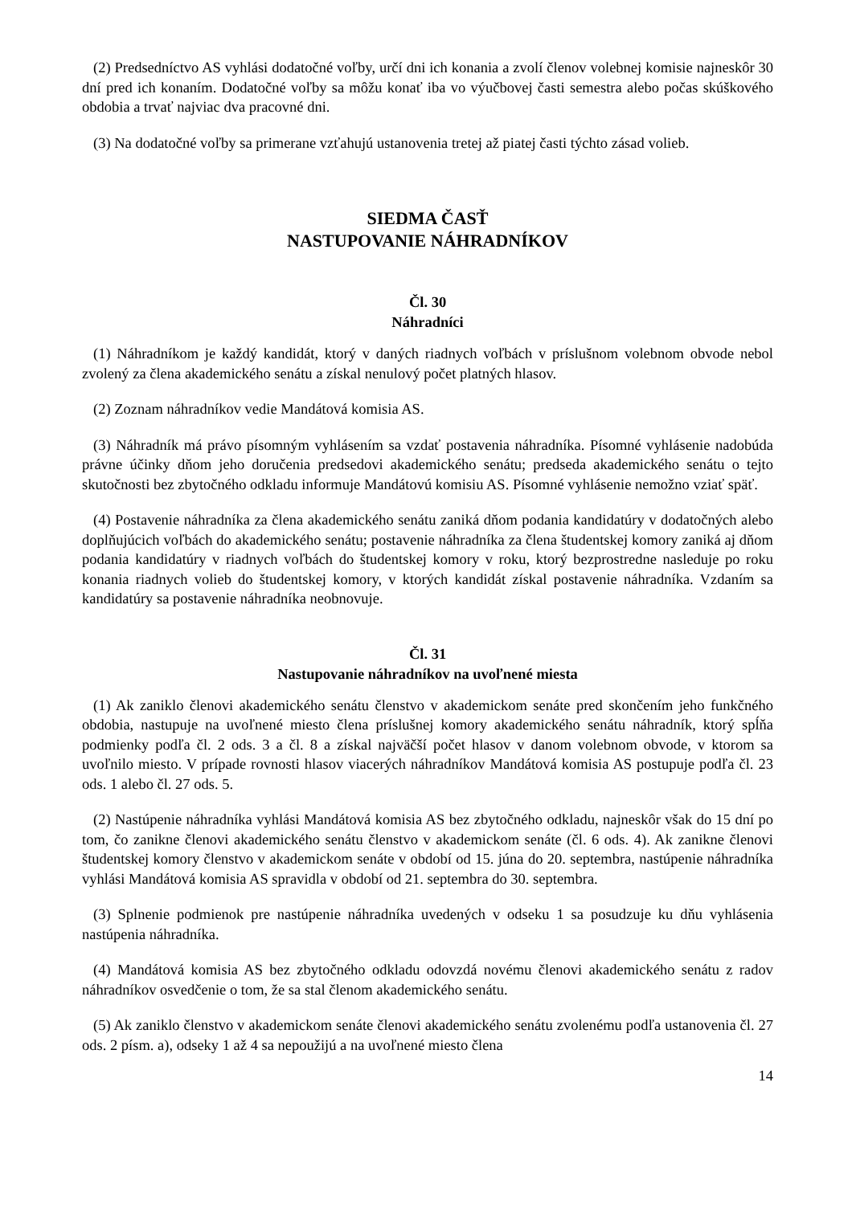(2) Predsedníctvo AS vyhlási dodatočné voľby, určí dni ich konania a zvolí členov volebnej komisie najneskôr 30 dní pred ich konaním. Dodatočné voľby sa môžu konať iba vo výučbovej časti semestra alebo počas skúškového obdobia a trvať najviac dva pracovné dni.
(3) Na dodatočné voľby sa primerane vzťahujú ustanovenia tretej až piatej časti týchto zásad volieb.
SIEDMA ČASŤ
NASTUPOVANIE NÁHRADNÍKOV
Čl. 30
Náhradníci
(1) Náhradníkom je každý kandidát, ktorý v daných riadnych voľbách v príslušnom volebnom obvode nebol zvolený za člena akademického senátu a získal nenulový počet platných hlasov.
(2) Zoznam náhradníkov vedie Mandátová komisia AS.
(3) Náhradník má právo písomným vyhlásením sa vzdať postavenia náhradníka. Písomné vyhlásenie nadobúda právne účinky dňom jeho doručenia predsedovi akademického senátu; predseda akademického senátu o tejto skutočnosti bez zbytočného odkladu informuje Mandátovú komisiu AS. Písomné vyhlásenie nemožno vziať späť.
(4) Postavenie náhradníka za člena akademického senátu zaniká dňom podania kandidatúry v dodatočných alebo doplňujúcich voľbách do akademického senátu; postavenie náhradníka za člena študentskej komory zaniká aj dňom podania kandidatúry v riadnych voľbách do študentskej komory v roku, ktorý bezprostredne nasleduje po roku konania riadnych volieb do študentskej komory, v ktorých kandidát získal postavenie náhradníka. Vzdaním sa kandidatúry sa postavenie náhradníka neobnovuje.
Čl. 31
Nastupovanie náhradníkov na uvoľnené miesta
(1) Ak zaniklo členovi akademického senátu členstvo v akademickom senáte pred skončením jeho funkčného obdobia, nastupuje na uvoľnené miesto člena príslušnej komory akademického senátu náhradník, ktorý spĺňa podmienky podľa čl. 2 ods. 3 a čl. 8 a získal najväčší počet hlasov v danom volebnom obvode, v ktorom sa uvoľnilo miesto. V prípade rovnosti hlasov viacerých náhradníkov Mandátová komisia AS postupuje podľa čl. 23 ods. 1 alebo čl. 27 ods. 5.
(2) Nastúpenie náhradníka vyhlási Mandátová komisia AS bez zbytočného odkladu, najneskôr však do 15 dní po tom, čo zanikne členovi akademického senátu členstvo v akademickom senáte (čl. 6 ods. 4). Ak zanikne členovi študentskej komory členstvo v akademickom senáte v období od 15. júna do 20. septembra, nastúpenie náhradníka vyhlási Mandátová komisia AS spravidla v období od 21. septembra do 30. septembra.
(3) Splnenie podmienok pre nastúpenie náhradníka uvedených v odseku 1 sa posudzuje ku dňu vyhlásenia nastúpenia náhradníka.
(4) Mandátová komisia AS bez zbytočného odkladu odovzdá novému členovi akademického senátu z radov náhradníkov osvedčenie o tom, že sa stal členom akademického senátu.
(5) Ak zaniklo členstvo v akademickom senáte členovi akademického senátu zvolenému podľa ustanovenia čl. 27 ods. 2 písm. a), odseky 1 až 4 sa nepoužijú a na uvoľnené miesto člena
14